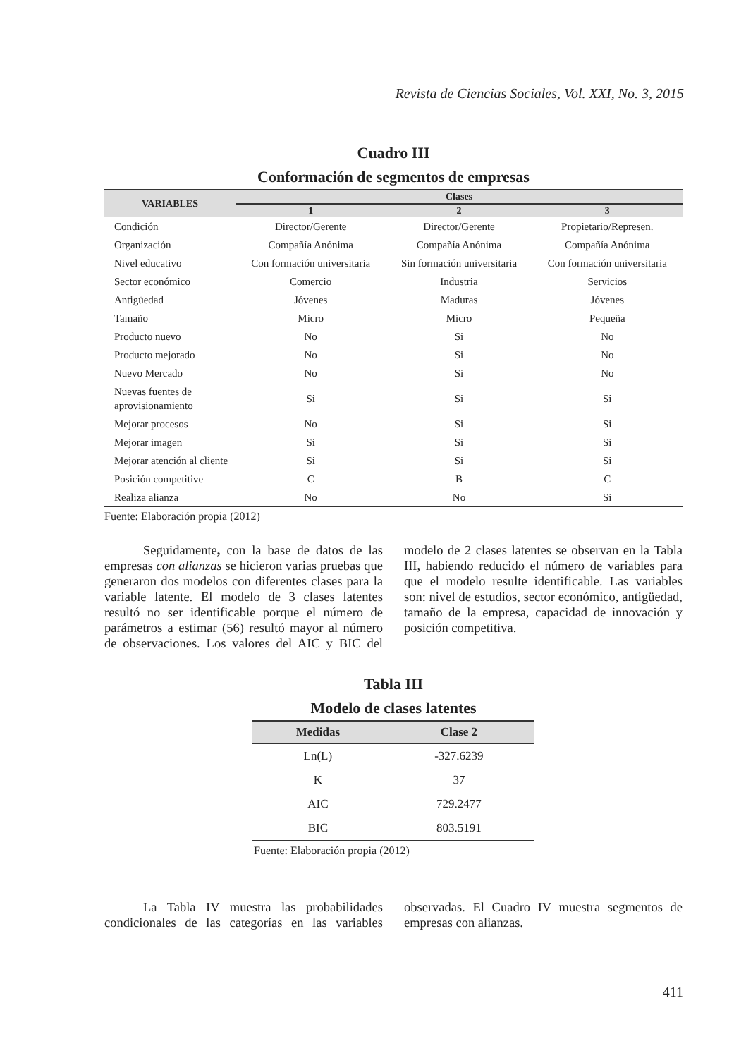Revista de Ciencias Sociales, Vol. XXI, No. 3, 2015
Cuadro III
Conformación de segmentos de empresas
| VARIABLES | Clases | | |
| --- | --- | --- | --- |
| | 1 | 2 | 3 |
| Condición | Director/Gerente | Director/Gerente | Propietario/Represen. |
| Organización | Compañía Anónima | Compañía Anónima | Compañía Anónima |
| Nivel educativo | Con formación universitaria | Sin formación universitaria | Con formación universitaria |
| Sector económico | Comercio | Industria | Servicios |
| Antigüedad | Jóvenes | Maduras | Jóvenes |
| Tamaño | Micro | Micro | Pequeña |
| Producto nuevo | No | Si | No |
| Producto mejorado | No | Si | No |
| Nuevo Mercado | No | Si | No |
| Nuevas fuentes de aprovisionamiento | Si | Si | Si |
| Mejorar procesos | No | Si | Si |
| Mejorar imagen | Si | Si | Si |
| Mejorar atención al cliente | Si | Si | Si |
| Posición competitive | C | B | C |
| Realiza alianza | No | No | Si |
Fuente: Elaboración propia (2012)
Seguidamente, con la base de datos de las empresas con alianzas se hicieron varias pruebas que generaron dos modelos con diferentes clases para la variable latente. El modelo de 3 clases latentes resultó no ser identificable porque el número de parámetros a estimar (56) resultó mayor al número de observaciones. Los valores del AIC y BIC del modelo de 2 clases latentes se observan en la Tabla III, habiendo reducido el número de variables para que el modelo resulte identificable. Las variables son: nivel de estudios, sector económico, antigüedad, tamaño de la empresa, capacidad de innovación y posición competitiva.
Tabla III
Modelo de clases latentes
| Medidas | Clase 2 |
| --- | --- |
| Ln(L) | -327.6239 |
| K | 37 |
| AIC | 729.2477 |
| BIC | 803.5191 |
Fuente: Elaboración propia (2012)
La Tabla IV muestra las probabilidades condicionales de las categorías en las variables observadas. El Cuadro IV muestra segmentos de empresas con alianzas.
411